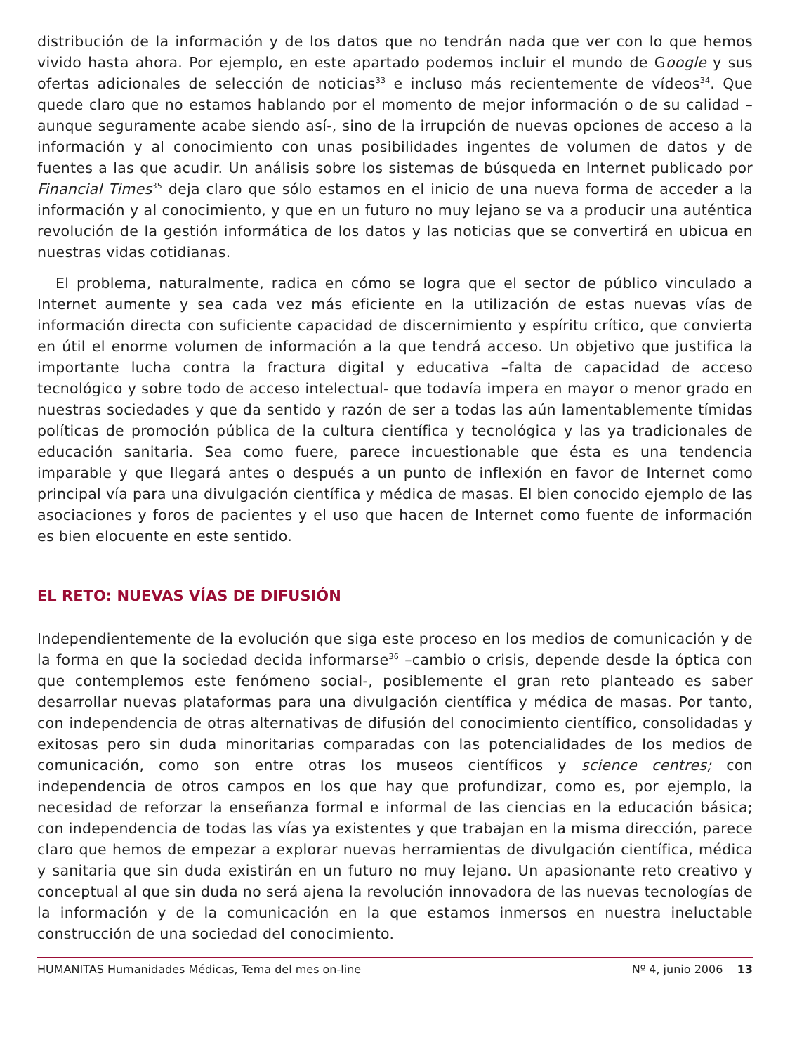distribución de la información y de los datos que no tendrán nada que ver con lo que hemos vivido hasta ahora. Por ejemplo, en este apartado podemos incluir el mundo de Google y sus ofertas adicionales de selección de noticias<sup>33</sup> e incluso más recientemente de vídeos<sup>34</sup>. Que quede claro que no estamos hablando por el momento de mejor información o de su calidad –aunque seguramente acabe siendo así-, sino de la irrupción de nuevas opciones de acceso a la información y al conocimiento con unas posibilidades ingentes de volumen de datos y de fuentes a las que acudir. Un análisis sobre los sistemas de búsqueda en Internet publicado por Financial Times<sup>35</sup> deja claro que sólo estamos en el inicio de una nueva forma de acceder a la información y al conocimiento, y que en un futuro no muy lejano se va a producir una auténtica revolución de la gestión informática de los datos y las noticias que se convertirá en ubicua en nuestras vidas cotidianas.
El problema, naturalmente, radica en cómo se logra que el sector de público vinculado a Internet aumente y sea cada vez más eficiente en la utilización de estas nuevas vías de información directa con suficiente capacidad de discernimiento y espíritu crítico, que convierta en útil el enorme volumen de información a la que tendrá acceso. Un objetivo que justifica la importante lucha contra la fractura digital y educativa –falta de capacidad de acceso tecnológico y sobre todo de acceso intelectual- que todavía impera en mayor o menor grado en nuestras sociedades y que da sentido y razón de ser a todas las aún lamentablemente tímidas políticas de promoción pública de la cultura científica y tecnológica y las ya tradicionales de educación sanitaria. Sea como fuere, parece incuestionable que ésta es una tendencia imparable y que llegará antes o después a un punto de inflexión en favor de Internet como principal vía para una divulgación científica y médica de masas. El bien conocido ejemplo de las asociaciones y foros de pacientes y el uso que hacen de Internet como fuente de información es bien elocuente en este sentido.
EL RETO: NUEVAS VÍAS DE DIFUSIÓN
Independientemente de la evolución que siga este proceso en los medios de comunicación y de la forma en que la sociedad decida informarse<sup>36</sup> –cambio o crisis, depende desde la óptica con que contemplemos este fenómeno social-, posiblemente el gran reto planteado es saber desarrollar nuevas plataformas para una divulgación científica y médica de masas. Por tanto, con independencia de otras alternativas de difusión del conocimiento científico, consolidadas y exitosas pero sin duda minoritarias comparadas con las potencialidades de los medios de comunicación, como son entre otras los museos científicos y science centres; con independencia de otros campos en los que hay que profundizar, como es, por ejemplo, la necesidad de reforzar la enseñanza formal e informal de las ciencias en la educación básica; con independencia de todas las vías ya existentes y que trabajan en la misma dirección, parece claro que hemos de empezar a explorar nuevas herramientas de divulgación científica, médica y sanitaria que sin duda existirán en un futuro no muy lejano. Un apasionante reto creativo y conceptual al que sin duda no será ajena la revolución innovadora de las nuevas tecnologías de la información y de la comunicación en la que estamos inmersos en nuestra ineluctable construcción de una sociedad del conocimiento.
HUMANITAS Humanidades Médicas, Tema del mes on-line Nº 4, junio 2006 13